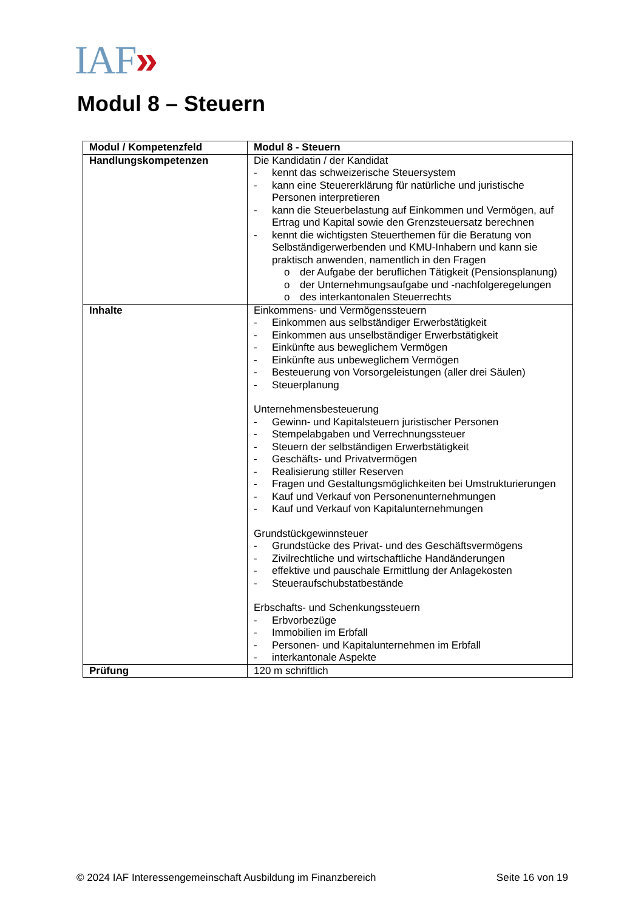IAF»
Modul 8 – Steuern
| Modul / Kompetenzfeld | Modul 8 - Steuern |
| --- | --- |
| Handlungskompetenzen | Die Kandidatin / der Kandidat - kennt das schweizerische Steuersystem - kann eine Steuererklärung für natürliche und juristische Personen interpretieren - kann die Steuerbelastung auf Einkommen und Vermögen, auf Ertrag und Kapital sowie den Grenzsteuersatz berechnen - kennt die wichtigsten Steuerthemen für die Beratung von Selbständigerwerbenden und KMU-Inhabern und kann sie praktisch anwenden, namentlich in den Fragen o der Aufgabe der beruflichen Tätigkeit (Pensionsplanung) o der Unternehmungsaufgabe und -nachfolgeregelungen o des interkantonalen Steuerrechts |
| Inhalte | Einkommens- und Vermögenssteuern - Einkommen aus selbständiger Erwerbstätigkeit - Einkommen aus unselbständiger Erwerbstätigkeit - Einkünfte aus beweglichem Vermögen - Einkünfte aus unbeweglichem Vermögen - Besteuerung von Vorsorgeleistungen (aller drei Säulen) - Steuerplanung Unternehmensbesteuerung - Gewinn- und Kapitalsteuern juristischer Personen - Stempelabgaben und Verrechnungssteuer - Steuern der selbständigen Erwerbstätigkeit - Geschäfts- und Privatvermögen - Realisierung stiller Reserven - Fragen und Gestaltungsmöglichkeiten bei Umstrukturierungen - Kauf und Verkauf von Personenunternehmungen - Kauf und Verkauf von Kapitalunternehmungen Grundstückgewinnsteuer - Grundstücke des Privat- und des Geschäftsvermögens - Zivilrechtliche und wirtschaftliche Handänderungen - effektive und pauschale Ermittlung der Anlagekosten - Steueraufschubstatbestände Erbschafts- und Schenkungssteuern - Erbvorbezüge - Immobilien im Erbfall - Personen- und Kapitalunternehmen im Erbfall - interkantonale Aspekte |
| Prüfung | 120 m schriftlich |
© 2024 IAF Interessengemeinschaft Ausbildung im Finanzbereich Seite 16 von 19